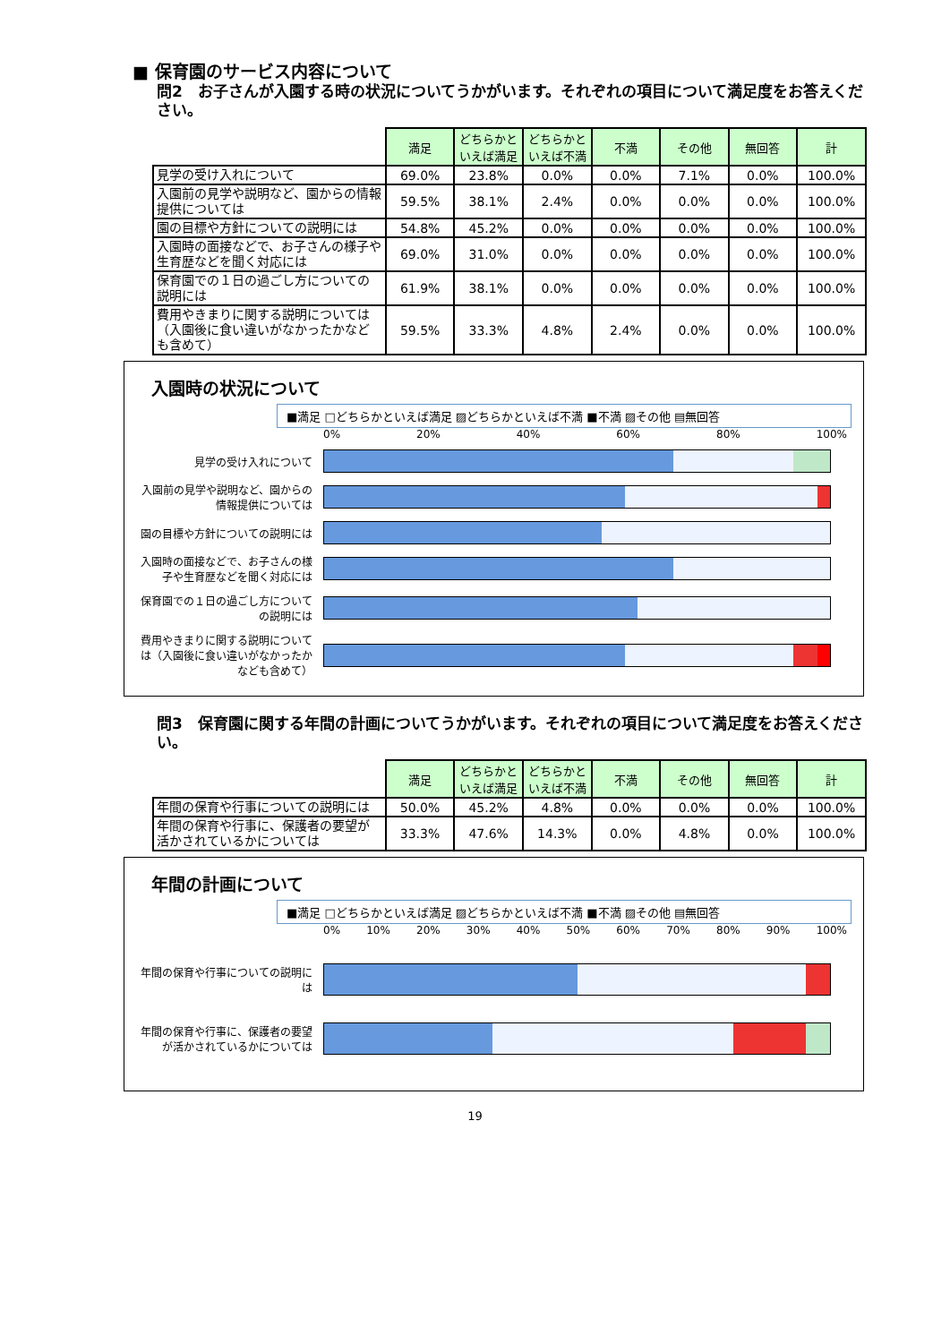■ 保育園のサービス内容について
問2　お子さんが入園する時の状況についてうかがいます。それぞれの項目について満足度をお答えください。
| | 満足 | どちらかといえば満足 | どちらかといえば不満 | 不満 | その他 | 無回答 | 計 |
| --- | --- | --- | --- | --- | --- | --- | --- |
| 見学の受け入れについて | 69.0% | 23.8% | 0.0% | 0.0% | 7.1% | 0.0% | 100.0% |
| 入園前の見学や説明など、園からの情報提供については | 59.5% | 38.1% | 2.4% | 0.0% | 0.0% | 0.0% | 100.0% |
| 園の目標や方針についての説明には | 54.8% | 45.2% | 0.0% | 0.0% | 0.0% | 0.0% | 100.0% |
| 入園時の面接などで、お子さんの様子や生育歴などを聞く対応には | 69.0% | 31.0% | 0.0% | 0.0% | 0.0% | 0.0% | 100.0% |
| 保育園での１日の過ごし方についての説明には | 61.9% | 38.1% | 0.0% | 0.0% | 0.0% | 0.0% | 100.0% |
| 費用やきまりに関する説明については（入園後に食い違いがなかったかなども含めて） | 59.5% | 33.3% | 4.8% | 2.4% | 0.0% | 0.0% | 100.0% |
入園時の状況について
■満足 □どちらかといえば満足 ▨どちらかといえば不満 ■不満 ▨その他 ▤無回答
0% 20% 40% 60% 80% 100%
見学の受け入れについて
入園前の見学や説明など、園からの情報提供については
園の目標や方針についての説明には
入園時の面接などで、お子さんの様子や生育歴などを聞く対応には
保育園での１日の過ごし方についての説明には
費用やきまりに関する説明については（入園後に食い違いがなかったかなども含めて）
問3　保育園に関する年間の計画についてうかがいます。それぞれの項目について満足度をお答えください。
| | 満足 | どちらかといえば満足 | どちらかといえば不満 | 不満 | その他 | 無回答 | 計 |
| --- | --- | --- | --- | --- | --- | --- | --- |
| 年間の保育や行事についての説明には | 50.0% | 45.2% | 4.8% | 0.0% | 0.0% | 0.0% | 100.0% |
| 年間の保育や行事に、保護者の要望が活かされているかについては | 33.3% | 47.6% | 14.3% | 0.0% | 4.8% | 0.0% | 100.0% |
年間の計画について
■満足 □どちらかといえば満足 ▨どちらかといえば不満 ■不満 ▨その他 ▤無回答
0% 10% 20% 30% 40% 50% 60% 70% 80% 90% 100%
年間の保育や行事についての説明には
年間の保育や行事に、保護者の要望が活かされているかについては
19